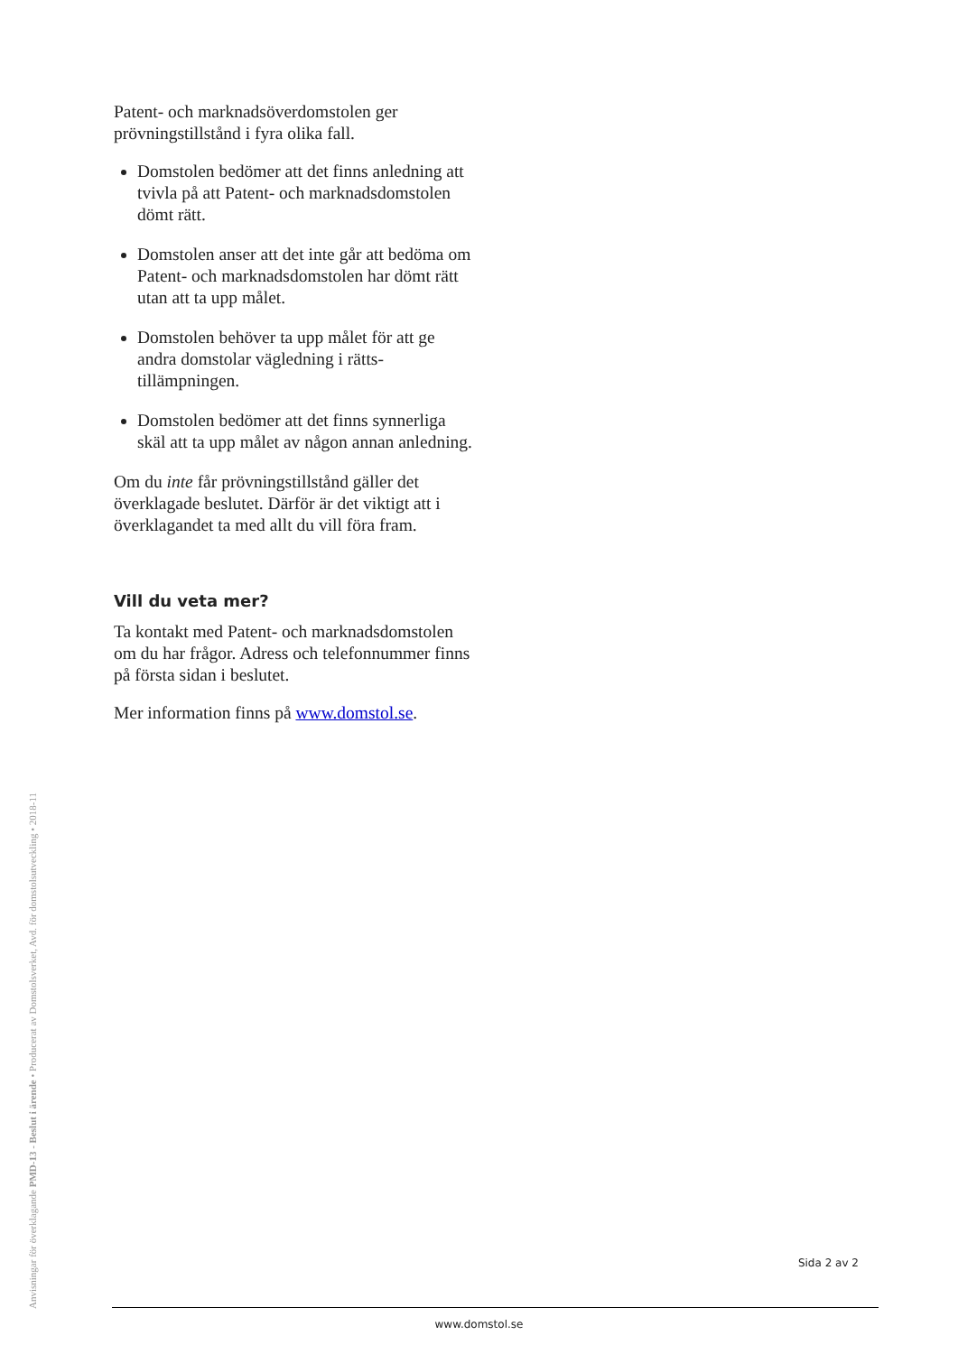Patent- och marknadsöverdomstolen ger prövningstillstånd i fyra olika fall.
Domstolen bedömer att det finns anledning att tvivla på att Patent- och marknads­domstolen dömt rätt.
Domstolen anser att det inte går att bedöma om Patent- och marknadsdomstolen har dömt rätt utan att ta upp målet.
Domstolen behöver ta upp målet för att ge andra domstolar vägledning i rätts­tillämpningen.
Domstolen bedömer att det finns synnerliga skäl att ta upp målet av någon annan anledning.
Om du inte får prövningstillstånd gäller det överklagade beslutet. Därför är det viktigt att i överklagandet ta med allt du vill föra fram.
Vill du veta mer?
Ta kontakt med Patent- och marknads­domstolen om du har frågor. Adress och telefonnummer finns på första sidan i beslutet.
Mer information finns på www.domstol.se.
Anvisningar för överklagande PMD-13 - Beslut i ärende • Producerat av Domstolsverket, Avd. för domstolsutveckling • 2018-11
Sida 2 av 2
www.domstol.se